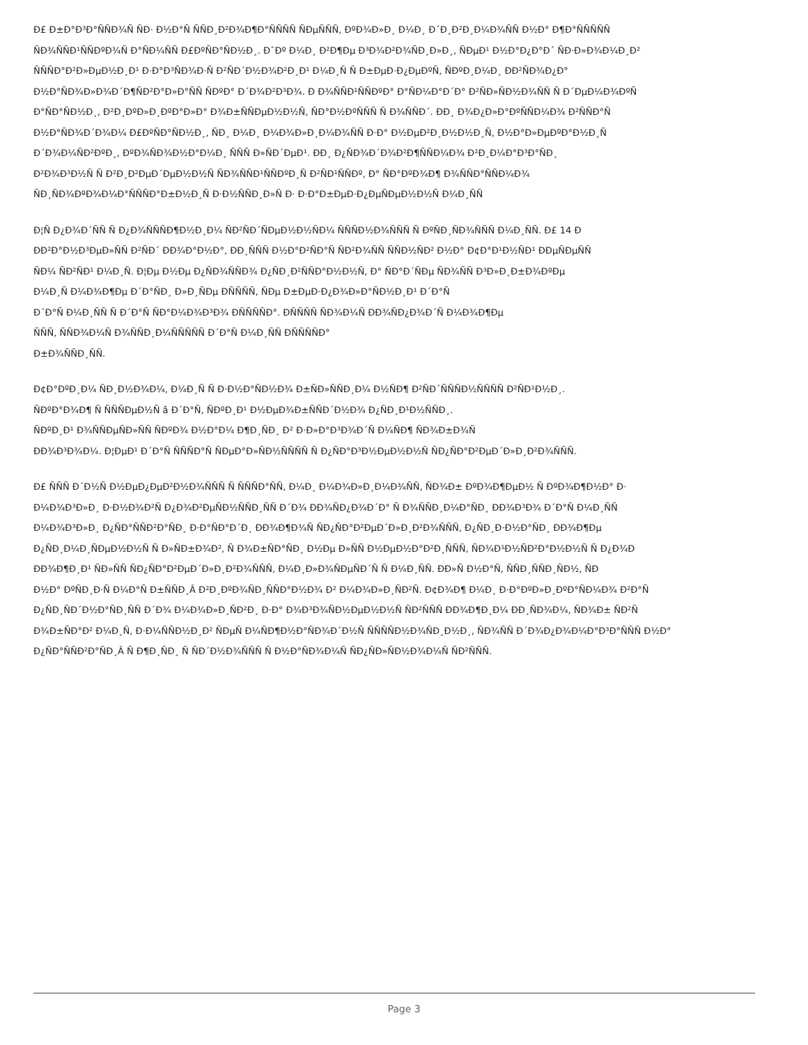Ð£ Ð±Ð°Ð³Ð°ÑÑÐ¾Ñ ÑÐ· Ð½Ð°Ñ ÑÑÐ¸Ð²Ð¾Ð¶Ð°ÑÑÑÑ ÑÐµÑÑÑ, ÐºÐ¾Ð»Ð¸ Ð¼Ð¸ Ð´Ð¸Ð²Ð¸Ð¼Ð¾ÑÑ Ð½Ð° Ð¶Ð°ÑÑÑÑÑ
ÑÐ¾ÑÑÐ¹ÑÑÐºÐ¾Ñ Ð°ÑÐ¼ÑÑ Ð£ÐºÑÐ°ÑÐ½Ð¸. Ð¯Ðº Ð¼Ð¸ Ð²Ð¶Ðµ Ð³Ð¾Ð²Ð¾ÑÐ¸Ð»Ð¸, ÑÐµÐ¹ Ð½Ð°Ð¿Ð°Ð´ ÑÐ·Ð»Ð¾Ð¼Ð¸Ð²
ÑÑÑÐ°Ð²Ð»ÐµÐ½Ð¸Ð¹ Ð·Ð°Ð³ÑÐ¾Ð·Ñ Ð²ÑÐ´Ð½Ð¾Ð²Ð¸Ð¹ Ð¼Ð¸Ñ Ñ Ð±ÐµÐ·Ð¿ÐµÐºÑ, ÑÐºÐ¸Ð¼Ð¸ ÐÐ²ÑÐ¾Ð¿Ð°
Ð½Ð°ÑÐ¾Ð»Ð¾Ð´Ð¶ÑÐ²Ð°Ð»Ð°ÑÑ ÑÐºÐ° Ð´Ð¾Ð²Ð³Ð¾. Ð Ð¾ÑÑÐ¹ÑÑÐºÐ° Ð°ÑÐ¼Ð°Ð´Ð° Ð²ÑÐ»ÑÐ½Ð¾ÑÑ Ñ Ð´ÐµÐ¼Ð¾ÐºÑ
Ð°ÑÐ°ÑÐ½Ð¸, Ð²Ð¸ÐºÐ»Ð¸ÐºÐ°Ð»Ð° Ð¾Ð±ÑÑÐµÐ½Ð½Ñ, ÑÐ°Ð½ÐºÑÑÑ Ñ Ð¾ÑÑÐ´. ÐÐ¸ Ð¾Ð¿Ð»Ð°ÐºÑÑÐ¼Ð¾ Ð²ÑÑÐ°Ñ
Ð½Ð°ÑÐ¾Ð´Ð¾Ð¼ Ð£ÐºÑÐ°ÑÐ½Ð¸, ÑÐ¸ Ð¼Ð¸ Ð¼Ð¾Ð»Ð¸Ð¼Ð¾ÑÑ Ð·Ð° Ð½ÐµÐ²Ð¸Ð½Ð½Ð¸Ñ, Ð½Ð°Ð»ÐµÐºÐ°Ð½Ð¸Ñ
Ð´Ð¾Ð¼ÑÐ²ÐºÐ¸, ÐºÐ¾ÑÐ¾Ð½Ð°Ð¼Ð¸ ÑÑÑ Ð»ÑÐ´ÐµÐ¹. ÐÐ¸ Ð¿ÑÐ¾Ð´Ð¾Ð²Ð¶ÑÑÐ¼Ð¾ Ð²Ð¸Ð¼Ð°Ð³Ð°ÑÐ¸
Ð²Ð¾Ð³Ð½Ñ Ñ Ð²Ð¸Ð²ÐµÐ´ÐµÐ½Ð½Ñ ÑÐ¾ÑÑÐ¹ÑÑÐºÐ¸Ñ Ð²ÑÐ¹ÑÑÐº, Ð° ÑÐ°ÐºÐ¾Ð¶ Ð¾ÑÑÐ°ÑÑÐ¼Ð¾
ÑÐ¸ÑÐ¾ÐºÐ¾Ð¼Ð°ÑÑÑÐ°Ð±Ð½Ð¸Ñ Ð·Ð½ÑÑÐ¸Ð»Ñ Ð· Ð·Ð°Ð±ÐµÐ·Ð¿ÐµÑÐµÐ½Ð½Ñ Ð¼Ð¸ÑÑ
Ð¦Ñ Ð¿Ð¾Ð´ÑÑ Ñ Ð¿Ð¾ÑÑÑÐ¶Ð½Ð¸Ð¼ ÑÐ²ÑÐ´ÑÐµÐ½Ð½ÑÐ¼ ÑÑÑÐ½Ð¾ÑÑÑ Ñ ÐºÑÐ¸ÑÐ¾ÑÑÑ Ð¼Ð¸ÑÑ. Ð£ 14 Ð
ÐÐ²Ð°Ð½Ð³ÐµÐ»ÑÑ Ð²ÑÐ´ ÐÐ¾Ð°Ð½Ð°, ÐÐ¸ÑÑÑ Ð½Ð°Ð²ÑÐ°Ñ ÑÐ²Ð¾ÑÑ ÑÑÐ½ÑÐ² Ð½Ð° Ð¢Ð°Ð¹Ð½ÑÐ¹ ÐÐµÑÐµÑÑ
ÑÐ¼ ÑÐ²ÑÐ¹ Ð¼Ð¸Ñ. Ð¦Ðµ Ð½Ðµ Ð¿ÑÐ¾ÑÑÐ¾ Ð¿ÑÐ¸Ð²ÑÑÐ°Ð½Ð½Ñ, Ð° ÑÐ°Ð´ÑÐµ ÑÐ¾ÑÑ Ð³Ð»Ð¸Ð±Ð¾ÐºÐµ
Ð¼Ð¸Ñ Ð¼Ð¾Ð¶Ðµ Ð´Ð°ÑÐ¸ Ð»Ð¸ÑÐµ ÐÑÑÑÑ, ÑÐµ Ð±ÐµÐ·Ð¿Ð¾Ð»Ð°ÑÐ½Ð¸Ð¹ Ð´Ð°Ñ
Ð´Ð°Ñ Ð¼Ð¸ÑÑ Ñ Ð´Ð°Ñ ÑÐ°Ð¼Ð¾Ð³Ð¾ ÐÑÑÑÑÐ°. ÐÑÑÑÑ ÑÐ¾Ð¼Ñ ÐÐ¾ÑÐ¿Ð¾Ð´Ñ Ð¼Ð¾Ð¶Ðµ
ÑÑÑ, ÑÑÐ¾Ð¼Ñ Ð¾ÑÑÐ¸Ð¼ÑÑÑÑÑ Ð´Ð°Ñ Ð¼Ð¸ÑÑ ÐÑÑÑÑÐ°
Ð±Ð¾ÑÑÐ¸ÑÑ.
Ð¢Ð°ÐºÐ¸Ð¼ ÑÐ¸Ð½Ð¾Ð¼, Ð¼Ð¸Ñ Ñ Ð·Ð½Ð°ÑÐ½Ð¾ Ð±ÑÐ»ÑÑÐ¸Ð¼ Ð½ÑÐ¶ Ð²ÑÐ´ÑÑÑÐ½ÑÑÑÑ Ð²ÑÐ¹Ð½Ð¸.
ÑÐºÐ°Ð¾Ð¶ Ñ ÑÑÑÐµÐ½Ñ â Ð´Ð°Ñ, ÑÐºÐ¸Ð¹ Ð½ÐµÐ¾Ð±ÑÑÐ´Ð½Ð¾ Ð¿ÑÐ¸Ð¹Ð½ÑÑÐ¸.
ÑÐºÐ¸Ð¹ Ð¾ÑÑÐµÑÐ»ÑÑ ÑÐºÐ¾ Ð½Ð°Ð¼ Ð¶Ð¸ÑÐ¸ Ð² Ð·Ð»Ð°Ð³Ð¾Ð´Ñ Ð¼ÑÐ¶ ÑÐ¾Ð±Ð¾Ñ
ÐÐ¾Ð³Ð¾Ð¼. Ð¦ÐµÐ¹ Ð´Ð°Ñ ÑÑÑÐ°Ñ ÑÐµÐ°Ð»ÑÐ½ÑÑÑÑ Ñ Ð¿ÑÐ°Ð³Ð½ÐµÐ½Ð½Ñ ÑÐ¿ÑÐ°Ð²ÐµÐ´Ð»Ð¸Ð²Ð¾ÑÑÑ.
Ð£ ÑÑÑ Ð´Ð½Ñ Ð½ÐµÐ¿ÐµÐ²Ð½Ð¾ÑÑÑ Ñ ÑÑÑÐ°ÑÑ, Ð¼Ð¸ Ð¼Ð¾Ð»Ð¸Ð¼Ð¾ÑÑ, ÑÐ¾Ð± ÐºÐ¾Ð¶ÐµÐ½ Ñ ÐºÐ¾Ð¶Ð½Ð° Ð·
Ð¼Ð¾Ð³Ð»Ð¸ Ð·Ð½Ð¾Ð²Ñ Ð¿Ð¾Ð²ÐµÑÐ½ÑÑÐ¸ÑÑ Ð´Ð¾ ÐÐ¾ÑÐ¿Ð¾Ð´Ð° Ñ Ð¾ÑÑÐ¸Ð¼Ð°ÑÐ¸ ÐÐ¾Ð³Ð¾ Ð´Ð°Ñ Ð¼Ð¸ÑÑ
Ð¼Ð¾Ð³Ð»Ð¸ Ð¿ÑÐ°ÑÑÐ²Ð°ÑÐ¸ Ð·Ð°ÑÐ°Ð´Ð¸ ÐÐ¾Ð¶Ð¾Ñ ÑÐ¿ÑÐ°Ð²ÐµÐ´Ð»Ð¸Ð²Ð¾ÑÑÑ, Ð¿ÑÐ¸Ð·Ð½Ð°ÑÐ¸ ÐÐ¾Ð¶Ðµ
Ð¿ÑÐ¸Ð¼Ð¸ÑÐµÐ½Ð½Ñ Ñ Ð»ÑÐ±Ð¾Ð², Ñ Ð¾Ð±ÑÐ°ÑÐ¸ Ð½Ðµ Ð»ÑÑ Ð½ÐµÐ½Ð°Ð²Ð¸ÑÑÑ, ÑÐ¾Ð¹Ð½ÑÐ²Ð°Ð½Ð½Ñ Ñ Ð¿Ð¾Ð
ÐÐ¾Ð¶Ð¸Ð¹ ÑÐ»ÑÑ ÑÐ¿ÑÐ°Ð²ÐµÐ´Ð»Ð¸Ð²Ð¾ÑÑÑ, Ð¼Ð¸Ð»Ð¾ÑÐµÑÐ´Ñ Ñ Ð¼Ð¸ÑÑ. ÐÐ»Ñ Ð½Ð°Ñ, ÑÑÐ¸ÑÑÐ¸ÑÐ½, ÑÐ
Ð½Ð° ÐºÑÐ¸Ð·Ñ Ð¼Ð°Ñ Ð±ÑÑÐ¸Â Ð²Ð¸ÐºÐ¾ÑÐ¸ÑÑÐ°Ð½Ð¾ Ð² Ð¼Ð¾Ð»Ð¸ÑÐ²Ñ. Ð¢Ð¾Ð¶ Ð¼Ð¸ Ð·Ð°ÐºÐ»Ð¸ÐºÐ°ÑÐ¼Ð¾ Ð²Ð°Ñ
Ð¿ÑÐ¸ÑÐ´Ð½Ð°ÑÐ¸ÑÑ Ð´Ð¾ Ð¼Ð¾Ð»Ð¸ÑÐ²Ð¸ Ð·Ð° Ð¾Ð³Ð¾ÑÐ½ÐµÐ½Ð½Ñ ÑÐ²ÑÑÑ ÐÐ¾Ð¶Ð¸Ð¼ ÐÐ¸ÑÐ¾Ð¼, ÑÐ¾Ð± ÑÐ²Ñ
Ð¾Ð±ÑÐ°Ð² Ð¼Ð¸Ñ, Ð·Ð¼ÑÑÐ½Ð¸Ð² ÑÐµÑ Ð¼ÑÐ¶Ð½Ð°ÑÐ¾Ð´Ð½Ñ ÑÑÑÑÐ½Ð¾ÑÐ¸Ð½Ð¸, ÑÐ¾ÑÑ Ð´Ð¾Ð¿Ð¾Ð¼Ð°Ð³Ð°ÑÑÑ Ð½Ð°
Ð¿ÑÐ°ÑÑÐ²Ð°ÑÐ¸Â Ñ Ð¶Ð¸ÑÐ¸ Ñ ÑÐ´Ð½Ð¾ÑÑÑ Ñ Ð½Ð°ÑÐ¾Ð¼Ñ ÑÐ¿ÑÐ»ÑÐ½Ð¾Ð¼Ñ ÑÐ²ÑÑÑ.
Page 3